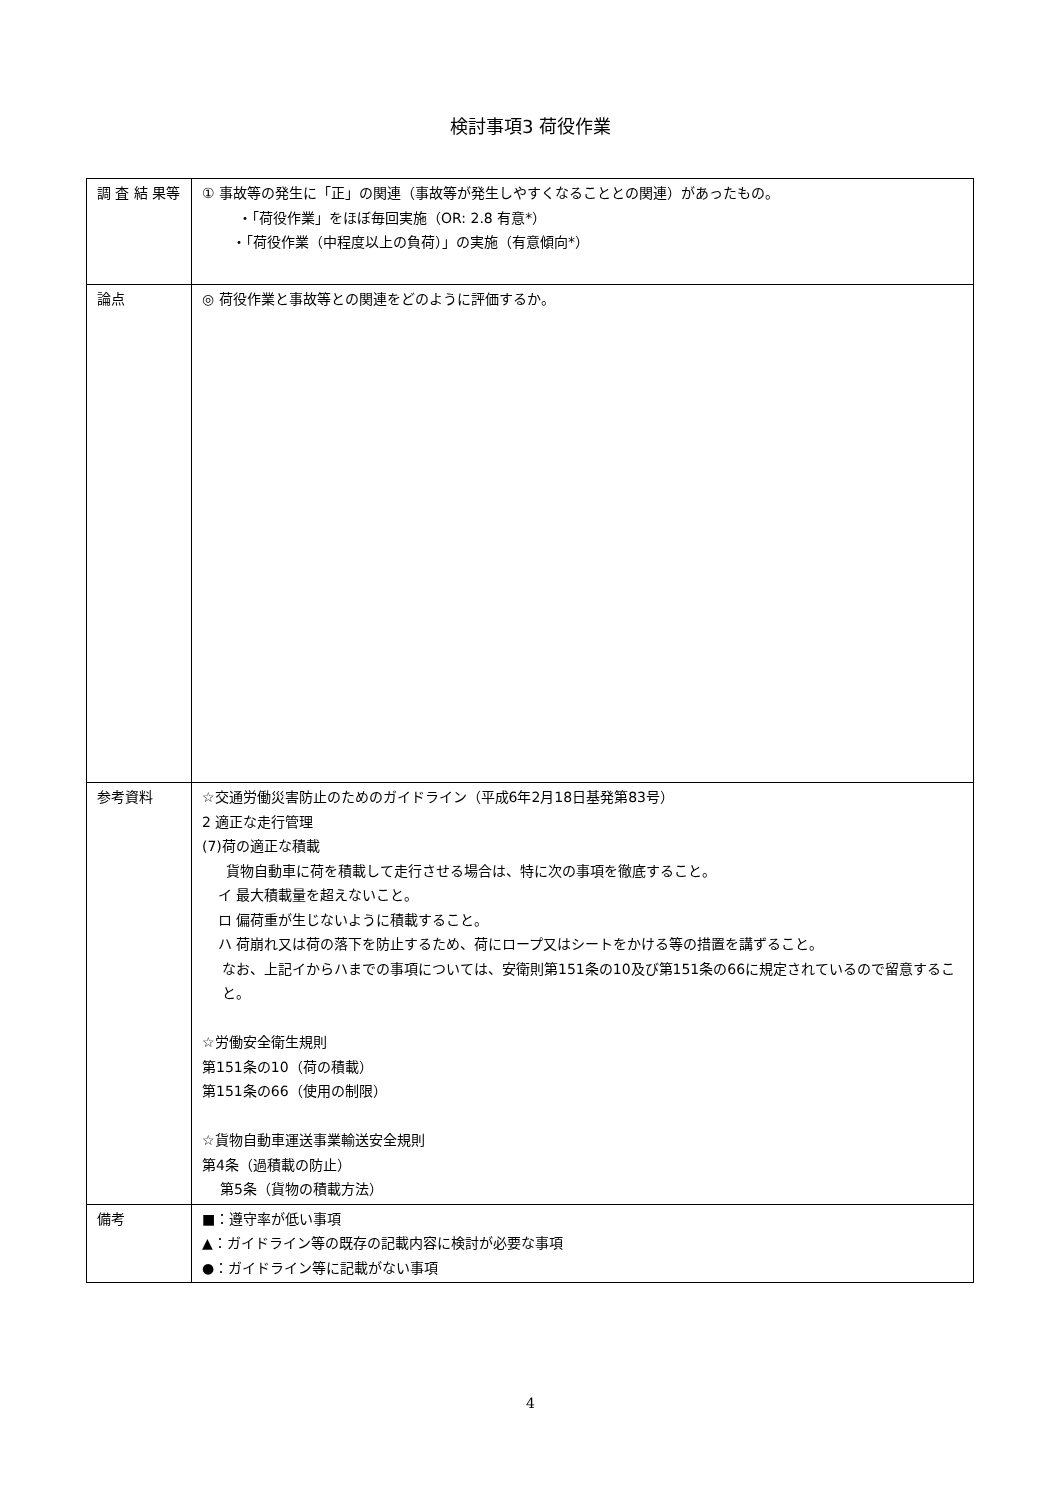検討事項3 荷役作業
| 調 査 結 果等 | ① 事故等の発生に「正」の関連（事故等が発生しやすくなることとの関連）があったもの。 ・「荷役作業」をほぼ毎回実施（OR: 2.8 有意*） ・「荷役作業（中程度以上の負荷）」の実施（有意傾向*） |
| 論点 | ◎ 荷役作業と事故等との関連をどのように評価するか。 |
| 参考資料 | ☆交通労働災害防止のためのガイドライン（平成6年2月18日基発第83号） 2 適正な走行管理 (7)荷の適正な積載 貨物自動車に荷を積載して走行させる場合は、特に次の事項を徹底すること。 イ 最大積載量を超えないこと。 ロ 偏荷重が生じないように積載すること。 ハ 荷崩れ又は荷の落下を防止するため、荷にロープ又はシートをかける等の措置を講ずること。 なお、上記イからハまでの事項については、安衛則第151条の10及び第151条の66に規定されているので留意すること。 ☆労働安全衛生規則 第151条の10（荷の積載） 第151条の66（使用の制限） ☆貨物自動車運送事業輸送安全規則 第4条（過積載の防止） 第5条（貨物の積載方法） |
| 備考 | ■：遵守率が低い事項 ▲：ガイドライン等の既存の記載内容に検討が必要な事項 ●：ガイドライン等に記載がない事項 |
4